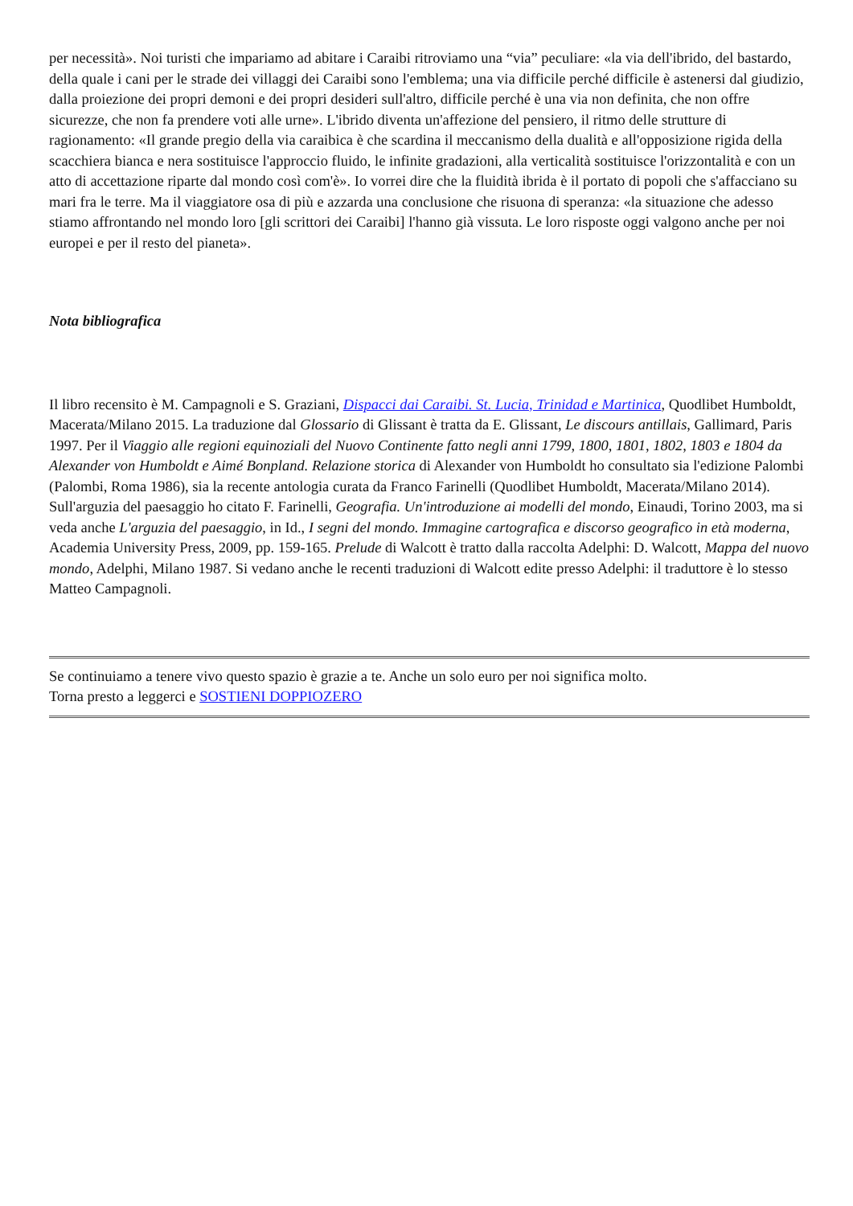per necessità». Noi turisti che impariamo ad abitare i Caraibi ritroviamo una “via” peculiare: «la via dell'ibrido, del bastardo, della quale i cani per le strade dei villaggi dei Caraibi sono l'emblema; una via difficile perché difficile è astenersi dal giudizio, dalla proiezione dei propri demoni e dei propri desideri sull'altro, difficile perché è una via non definita, che non offre sicurezze, che non fa prendere voti alle urne». L'ibrido diventa un'affezione del pensiero, il ritmo delle strutture di ragionamento: «Il grande pregio della via caraibica è che scardina il meccanismo della dualità e all'opposizione rigida della scacchiera bianca e nera sostituisce l'approccio fluido, le infinite gradazioni, alla verticalità sostituisce l'orizzontalità e con un atto di accettazione riparte dal mondo così com'è». Io vorrei dire che la fluidità ibrida è il portato di popoli che s'affacciano su mari fra le terre. Ma il viaggiatore osa di più e azzarda una conclusione che risuona di speranza: «la situazione che adesso stiamo affrontando nel mondo loro [gli scrittori dei Caraibi] l'hanno già vissuta. Le loro risposte oggi valgono anche per noi europei e per il resto del pianeta».
Nota bibliografica
Il libro recensito è M. Campagnoli e S. Graziani, Dispacci dai Caraibi. St. Lucia, Trinidad e Martinica, Quodlibet Humboldt, Macerata/Milano 2015. La traduzione dal Glossario di Glissant è tratta da E. Glissant, Le discours antillais, Gallimard, Paris 1997. Per il Viaggio alle regioni equinoziali del Nuovo Continente fatto negli anni 1799, 1800, 1801, 1802, 1803 e 1804 da Alexander von Humboldt e Aimé Bonpland. Relazione storica di Alexander von Humboldt ho consultato sia l'edizione Palombi (Palombi, Roma 1986), sia la recente antologia curata da Franco Farinelli (Quodlibet Humboldt, Macerata/Milano 2014). Sull'arguzia del paesaggio ho citato F. Farinelli, Geografia. Un'introduzione ai modelli del mondo, Einaudi, Torino 2003, ma si veda anche L'arguzia del paesaggio, in Id., I segni del mondo. Immagine cartografica e discorso geografico in età moderna, Academia University Press, 2009, pp. 159-165. Prelude di Walcott è tratto dalla raccolta Adelphi: D. Walcott, Mappa del nuovo mondo, Adelphi, Milano 1987. Si vedano anche le recenti traduzioni di Walcott edite presso Adelphi: il traduttore è lo stesso Matteo Campagnoli.
Se continuiamo a tenere vivo questo spazio è grazie a te. Anche un solo euro per noi significa molto.
Torna presto a leggerci e SOSTIENI DOPPIOZERO